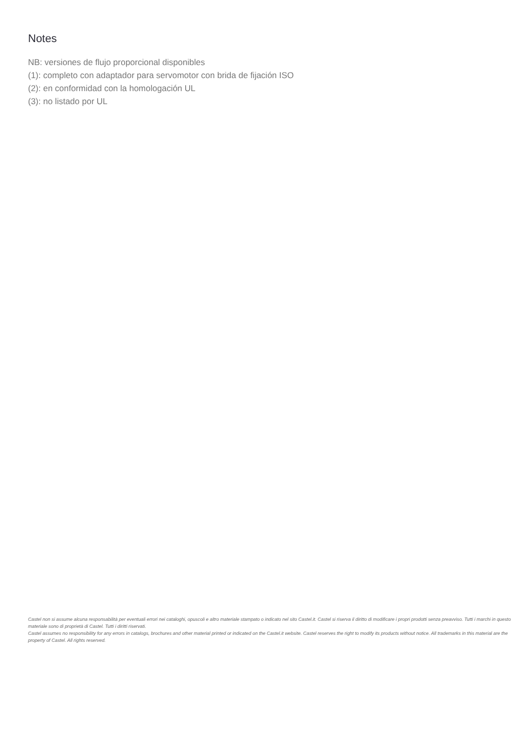Notes
NB: versiones de flujo proporcional disponibles
(1): completo con adaptador para servomotor con brida de fijación ISO
(2): en conformidad con la homologación UL
(3): no listado por UL
Castel non si assume alcuna responsabilità per eventuali errori nei cataloghi, opuscoli e altro materiale stampato o indicato nel sito Castel.it. Castel si riserva il diritto di modificare i propri prodotti senza preavviso. Tutti i marchi in questo materiale sono di proprietà di Castel. Tutti i diritti riservati.
Castel assumes no responsibility for any errors in catalogs, brochures and other material printed or indicated on the Castel.it website. Castel reserves the right to modify its products without notice. All trademarks in this material are the property of Castel. All rights reserved.